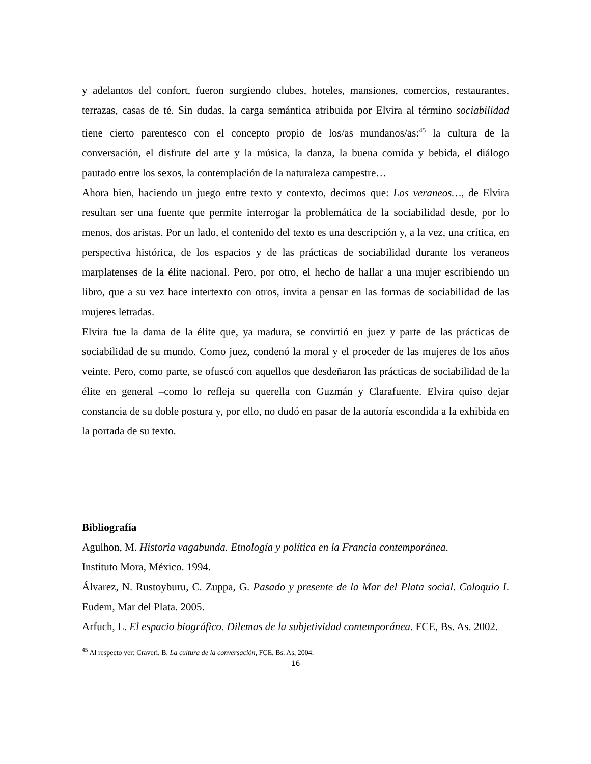y adelantos del confort, fueron surgiendo clubes, hoteles, mansiones, comercios, restaurantes, terrazas, casas de té. Sin dudas, la carga semántica atribuida por Elvira al término sociabilidad tiene cierto parentesco con el concepto propio de los/as mundanos/as:<sup>45</sup> la cultura de la conversación, el disfrute del arte y la música, la danza, la buena comida y bebida, el diálogo pautado entre los sexos, la contemplación de la naturaleza campestre…
Ahora bien, haciendo un juego entre texto y contexto, decimos que: Los veraneos…, de Elvira resultan ser una fuente que permite interrogar la problemática de la sociabilidad desde, por lo menos, dos aristas. Por un lado, el contenido del texto es una descripción y, a la vez, una crítica, en perspectiva histórica, de los espacios y de las prácticas de sociabilidad durante los veraneos marplatenses de la élite nacional. Pero, por otro, el hecho de hallar a una mujer escribiendo un libro, que a su vez hace intertexto con otros, invita a pensar en las formas de sociabilidad de las mujeres letradas.
Elvira fue la dama de la élite que, ya madura, se convirtió en juez y parte de las prácticas de sociabilidad de su mundo. Como juez, condenó la moral y el proceder de las mujeres de los años veinte. Pero, como parte, se ofuscó con aquellos que desdeñaron las prácticas de sociabilidad de la élite en general –como lo refleja su querella con Guzmán y Clarafuente. Elvira quiso dejar constancia de su doble postura y, por ello, no dudó en pasar de la autoría escondida a la exhibida en la portada de su texto.
Bibliografía
Agulhon, M. Historia vagabunda. Etnología y política en la Francia contemporánea.
Instituto Mora, México. 1994.
Álvarez, N. Rustoyburu, C. Zuppa, G. Pasado y presente de la Mar del Plata social. Coloquio I. Eudem, Mar del Plata. 2005.
Arfuch, L. El espacio biográfico. Dilemas de la subjetividad contemporánea. FCE, Bs. As. 2002.
<sup>45</sup> Al respecto ver: Craveri, B. La cultura de la conversación, FCE, Bs. As, 2004.
16